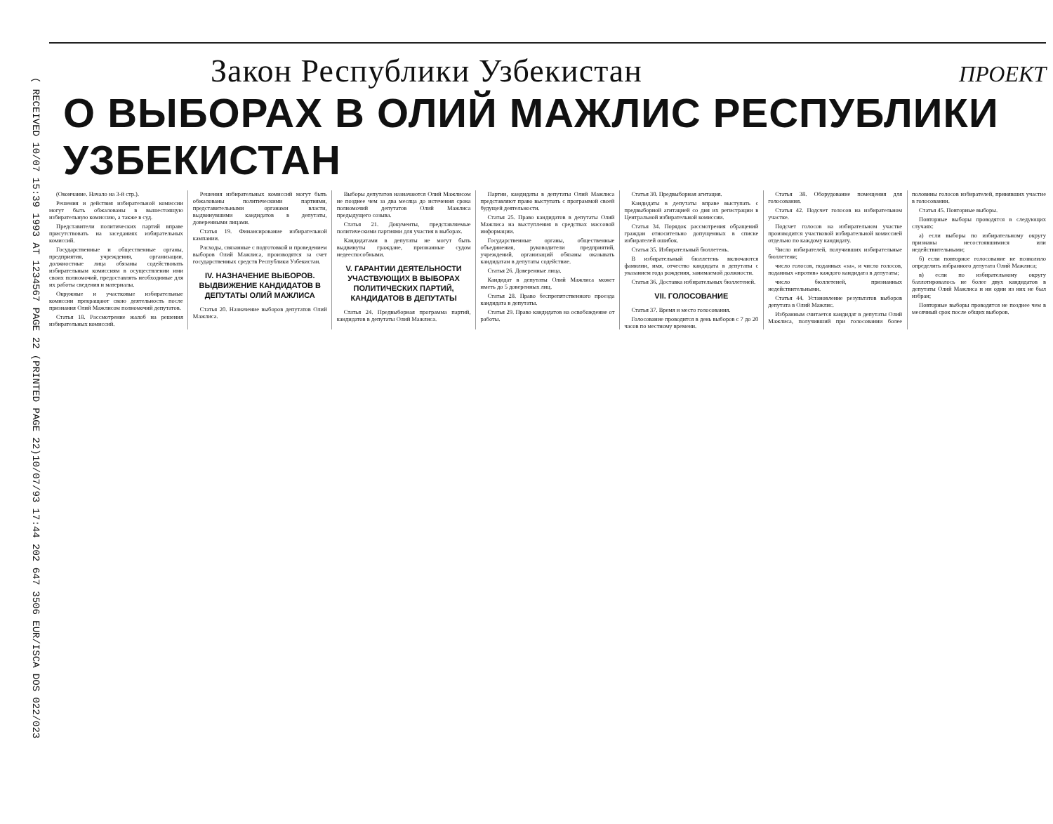( RECEIVED 10/07 15:39 1993 AT 1234567 PAGE 22 (PRINTED PAGE 22)
10/07/93 17:44 202 647 3506 EUR/ISCA DOS 022/023
Закон Республики Узбекистан
ПРОЕКТ
О ВЫБОРАХ В ОЛИЙ МАЖЛИС РЕСПУБЛИКИ УЗБЕКИСТАН
(Окончание. Начало на 3-й стр.).
Решения и действия избирательной комиссии могут быть обжалованы в вышестоящую избирательную комиссию, а также в суд.
Представители политических партий вправе присутствовать на заседаниях избирательных комиссий.
Государственные и общественные органы, предприятия, учреждения, организации, должностные лица обязаны содействовать избирательным комиссиям в осуществлении ими своих полномочий, предоставлять необходимые для их работы сведения и материалы.
Окружные и участковые избирательные комиссии прекращают свою деятельность после признания Олий Мажлисом полномочий депутатов.
Статья 18. Рассмотрение жалоб на решения избирательных комиссий.
Решения избирательных комиссий могут быть обжалованы политическими партиями, представительными органами власти, выдвинувшими кандидатов в депутаты, доверенными лицами.
Статья 19. Финансирование избирательной кампании.
Расходы, связанные с подготовкой и проведением выборов Олий Мажлиса, производятся за счет государственных средств Республики Узбекистан.
IV. НАЗНАЧЕНИЕ ВЫБОРОВ. ВЫДВИЖЕНИЕ КАНДИДАТОВ В ДЕПУТАТЫ ОЛИЙ МАЖЛИСА
Статья 20. Назначение выборов депутатов Олий Мажлиса.
Выборы депутатов назначаются Олий Мажлисом не позднее чем за два месяца до истечения срока полномочий депутатов Олий Мажлиса предыдущего созыва.
Статья 21. Документы, представляемые политическими партиями для участия в выборах.
Кандидатами в депутаты не могут быть выдвинуты граждане, признанные судом недееспособными.
V. ГАРАНТИИ ДЕЯТЕЛЬНОСТИ УЧАСТВУЮЩИХ В ВЫБОРАХ ПОЛИТИЧЕСКИХ ПАРТИЙ, КАНДИДАТОВ В ДЕПУТАТЫ
Статья 24. Предвыборная программа партий, кандидатов в депутаты Олий Мажлиса.
Партии, кандидаты в депутаты Олий Мажлиса представляют право выступать с программой своей будущей деятельности.
Статья 25. Право кандидатов в депутаты Олий Мажлиса на выступления в средствах массовой информации.
Государственные органы, общественные объединения, руководители предприятий, учреждений, организаций обязаны оказывать кандидатам в депутаты содействие.
Статья 26. Доверенные лица.
Кандидат в депутаты Олий Мажлиса может иметь до 5 доверенных лиц.
Статья 28. Право беспрепятственного проезда кандидата в депутаты.
Статья 29. Право кандидатов на освобождение от работы.
Статья 30. Предвыборная агитация.
Кандидаты в депутаты вправе выступать с предвыборной агитацией со дня их регистрации в Центральной избирательной комиссии.
Статья 34. Порядок рассмотрения обращений граждан относительно допущенных в списке избирателей ошибок.
Статья 35. Избирательный бюллетень.
В избирательный бюллетень включаются фамилии, имя, отчество кандидата в депутаты с указанием года рождения, занимаемой должности.
Статья 36. Доставка избирательных бюллетеней.
VII. ГОЛОСОВАНИЕ
Статья 37. Время и место голосования.
Голосование проводится в день выборов с 7 до 20 часов по местному времени.
Статья 38. Оборудование помещения для голосования.
Статья 42. Подсчет голосов на избирательном участке.
Подсчет голосов на избирательном участке производится участковой избирательной комиссией отдельно по каждому кандидату.
Число избирателей, получивших избирательные бюллетени;
число голосов, поданных «за», и число голосов, поданных «против» каждого кандидата в депутаты;
число бюллетеней, признанных недействительными.
Статья 44. Установление результатов выборов депутата в Олий Мажлис.
Избранным считается кандидат в депутаты Олий Мажлиса, получивший при голосовании более половины голосов избирателей, принявших участие в голосовании.
Статья 45. Повторные выборы.
Повторные выборы проводятся в следующих случаях:
а) если выборы по избирательному округу признаны несостоявшимися или недействительными;
б) если повторное голосование не позволило определить избранного депутата Олий Мажлиса;
в) если по избирательному округу баллотировалось не более двух кандидатов в депутаты Олий Мажлиса и ни один из них не был избран;
Повторные выборы проводятся не позднее чем в месячный срок после общих выборов.